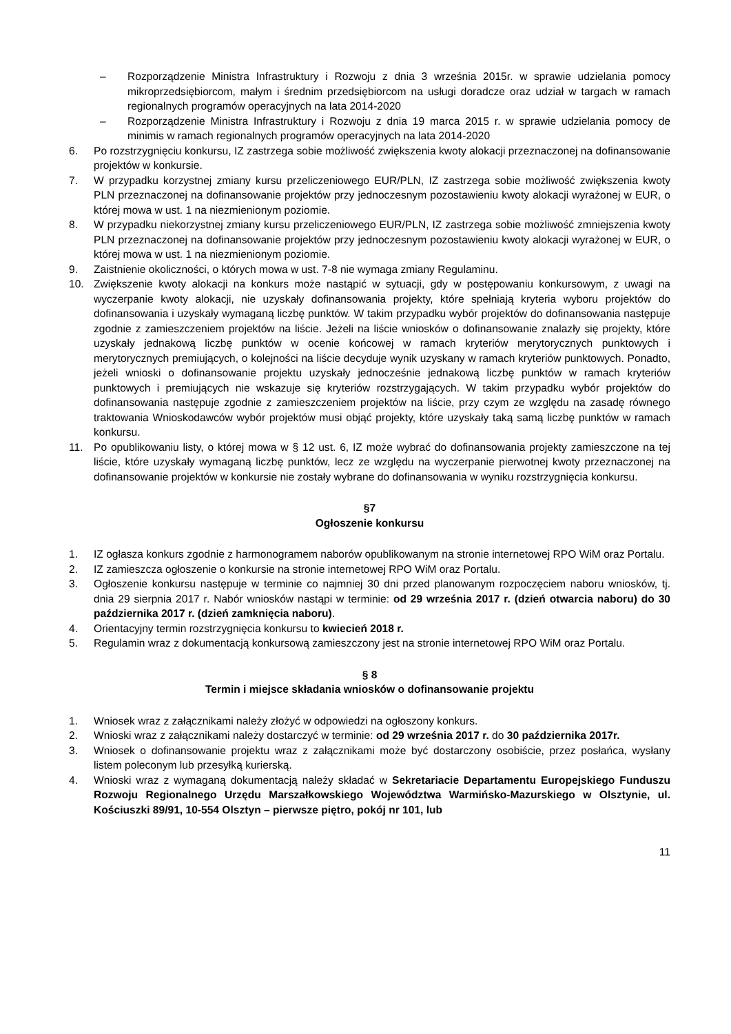– Rozporządzenie Ministra Infrastruktury i Rozwoju z dnia 3 września 2015r. w sprawie udzielania pomocy mikroprzedsiębiorcom, małym i średnim przedsiębiorcom na usługi doradcze oraz udział w targach w ramach regionalnych programów operacyjnych na lata 2014-2020
– Rozporządzenie Ministra Infrastruktury i Rozwoju z dnia 19 marca 2015 r. w sprawie udzielania pomocy de minimis w ramach regionalnych programów operacyjnych na lata 2014-2020
6. Po rozstrzygnięciu konkursu, IZ zastrzega sobie możliwość zwiększenia kwoty alokacji przeznaczonej na dofinansowanie projektów w konkursie.
7. W przypadku korzystnej zmiany kursu przeliczeniowego EUR/PLN, IZ zastrzega sobie możliwość zwiększenia kwoty PLN przeznaczonej na dofinansowanie projektów przy jednoczesnym pozostawieniu kwoty alokacji wyrażonej w EUR, o której mowa w ust. 1 na niezmienionym poziomie.
8. W przypadku niekorzystnej zmiany kursu przeliczeniowego EUR/PLN, IZ zastrzega sobie możliwość zmniejszenia kwoty PLN przeznaczonej na dofinansowanie projektów przy jednoczesnym pozostawieniu kwoty alokacji wyrażonej w EUR, o której mowa w ust. 1 na niezmienionym poziomie.
9. Zaistnienie okoliczności, o których mowa w ust. 7-8 nie wymaga zmiany Regulaminu.
10. Zwiększenie kwoty alokacji na konkurs może nastąpić w sytuacji, gdy w postępowaniu konkursowym, z uwagi na wyczerpanie kwoty alokacji, nie uzyskały dofinansowania projekty, które spełniają kryteria wyboru projektów do dofinansowania i uzyskały wymaganą liczbę punktów. W takim przypadku wybór projektów do dofinansowania następuje zgodnie z zamieszczeniem projektów na liście. Jeżeli na liście wniosków o dofinansowanie znalazły się projekty, które uzyskały jednakową liczbę punktów w ocenie końcowej w ramach kryteriów merytorycznych punktowych i merytorycznych premiujących, o kolejności na liście decyduje wynik uzyskany w ramach kryteriów punktowych. Ponadto, jeżeli wnioski o dofinansowanie projektu uzyskały jednocześnie jednakową liczbę punktów w ramach kryteriów punktowych i premiujących nie wskazuje się kryteriów rozstrzygających. W takim przypadku wybór projektów do dofinansowania następuje zgodnie z zamieszczeniem projektów na liście, przy czym ze względu na zasadę równego traktowania Wnioskodawców wybór projektów musi objąć projekty, które uzyskały taką samą liczbę punktów w ramach konkursu.
11. Po opublikowaniu listy, o której mowa w § 12 ust. 6, IZ może wybrać do dofinansowania projekty zamieszczone na tej liście, które uzyskały wymaganą liczbę punktów, lecz ze względu na wyczerpanie pierwotnej kwoty przeznaczonej na dofinansowanie projektów w konkursie nie zostały wybrane do dofinansowania w wyniku rozstrzygnięcia konkursu.
§7
Ogłoszenie konkursu
1. IZ ogłasza konkurs zgodnie z harmonogramem naborów opublikowanym na stronie internetowej RPO WiM oraz Portalu.
2. IZ zamieszcza ogłoszenie o konkursie na stronie internetowej RPO WiM oraz Portalu.
3. Ogłoszenie konkursu następuje w terminie co najmniej 30 dni przed planowanym rozpoczęciem naboru wniosków, tj. dnia 29 sierpnia 2017 r. Nabór wniosków nastąpi w terminie: od 29 września 2017 r. (dzień otwarcia naboru) do 30 października 2017 r. (dzień zamknięcia naboru).
4. Orientacyjny termin rozstrzygnięcia konkursu to kwiecień 2018 r.
5. Regulamin wraz z dokumentacją konkursową zamieszczony jest na stronie internetowej RPO WiM oraz Portalu.
§ 8
Termin i miejsce składania wniosków o dofinansowanie projektu
1. Wniosek wraz z załącznikami należy złożyć w odpowiedzi na ogłoszony konkurs.
2. Wnioski wraz z załącznikami należy dostarczyć w terminie: od 29 września 2017 r. do 30 października 2017r.
3. Wniosek o dofinansowanie projektu wraz z załącznikami może być dostarczony osobiście, przez posłańca, wysłany listem poleconym lub przesyłką kurierską.
4. Wnioski wraz z wymaganą dokumentacją należy składać w Sekretariacie Departamentu Europejskiego Funduszu Rozwoju Regionalnego Urzędu Marszałkowskiego Województwa Warmińsko-Mazurskiego w Olsztynie, ul. Kościuszki 89/91, 10-554 Olsztyn – pierwsze piętro, pokój nr 101, lub
11